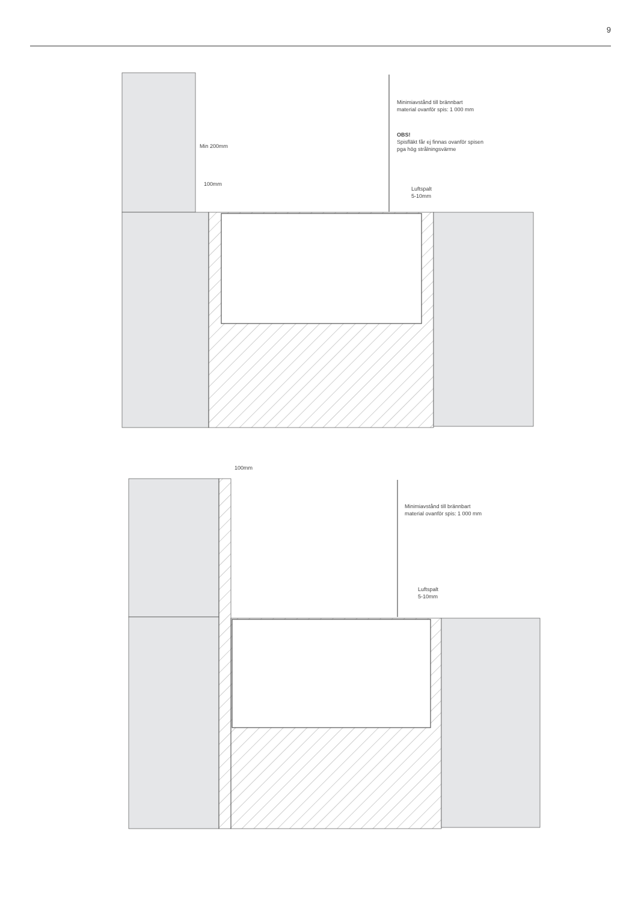9
Minimiavstånd till brännbart
material ovanför spis: 1 000 mm
OBS!
Spisfläkt får ej finnas ovanför spisen
pga hög strålningsvärme
Min 200mm
100mm
Luftspalt
5-10mm
100mm
Minimiavstånd till brännbart
material ovanför spis: 1 000 mm
Luftspalt
5-10mm